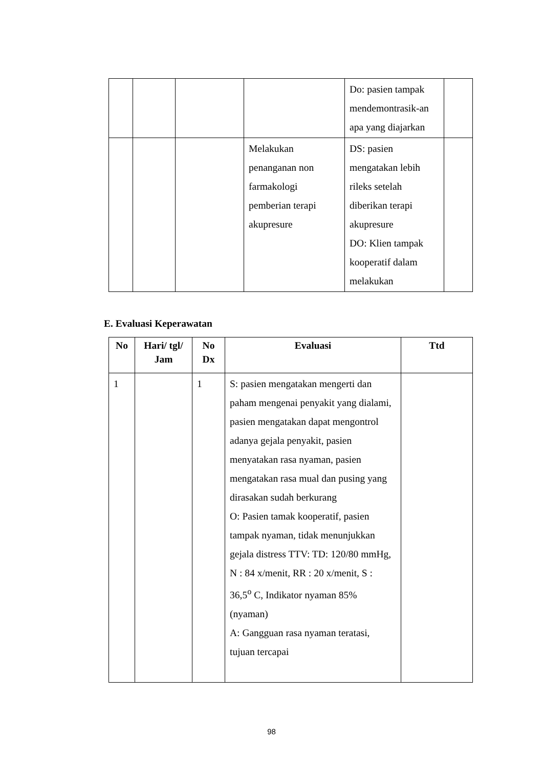| | | | | Do: pasien tampak mendemontrasik-an apa yang diajarkan | |
| | | | Melakukan penanganan non farmakologi pemberian terapi akupresure | DS: pasien mengatakan lebih rileks setelah diberikan terapi akupresure DO: Klien tampak kooperatif dalam melakukan | |
E. Evaluasi Keperawatan
| No | Hari/ tgl/ Jam | No Dx | Evaluasi | Ttd |
| --- | --- | --- | --- | --- |
| 1 | | 1 | S: pasien mengatakan mengerti dan paham mengenai penyakit yang dialami, pasien mengatakan dapat mengontrol adanya gejala penyakit, pasien menyatakan rasa nyaman, pasien mengatakan rasa mual dan pusing yang dirasakan sudah berkurang O: Pasien tamak kooperatif, pasien tampak nyaman, tidak menunjukkan gejala distress TTV: TD: 120/80 mmHg, N : 84 x/menit, RR : 20 x/menit, S : 36,5<sup>o</sup> C, Indikator nyaman 85% (nyaman) A: Gangguan rasa nyaman teratasi, tujuan tercapai | |
98